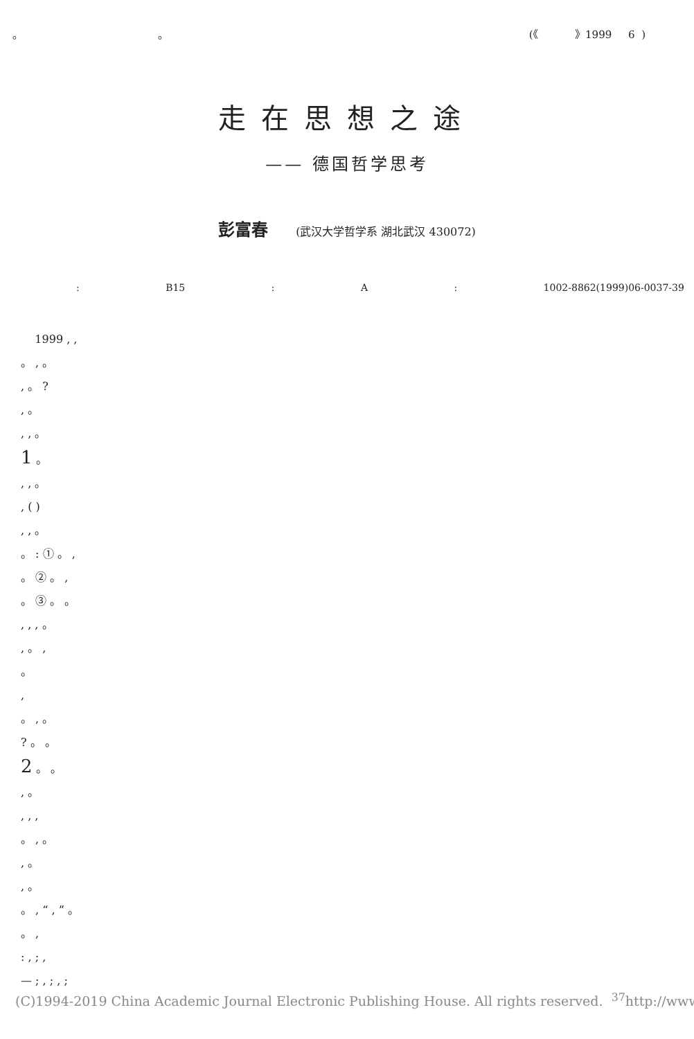。 。 (《 》1999 6 )
走在思想之途
—— 德国哲学思考
彭富春 (武汉大学哲学系 湖北武汉 430072)
: B15 : A : 1002-8862(1999)06-0037-39
1999 , ,
。 , 。
, 。 ?
, 。
, , 。
1 。
, , 。
, ( )
, , 。
。 : ① 。 ,
。 ② 。 ,
。 ③ 。 。
, , , 。
, 。 ,
。
,
。 , 。
? 。 。
2 。 。
, 。
, , ,
。 , 。
, 。
, 。
。 , “ , ” 。
。 ,
: , ; ,
— ; , ; , ;
(C)1994-2019 China Academic Journal Electronic Publishing House. All rights reserved. <sup>37</sup>http://www